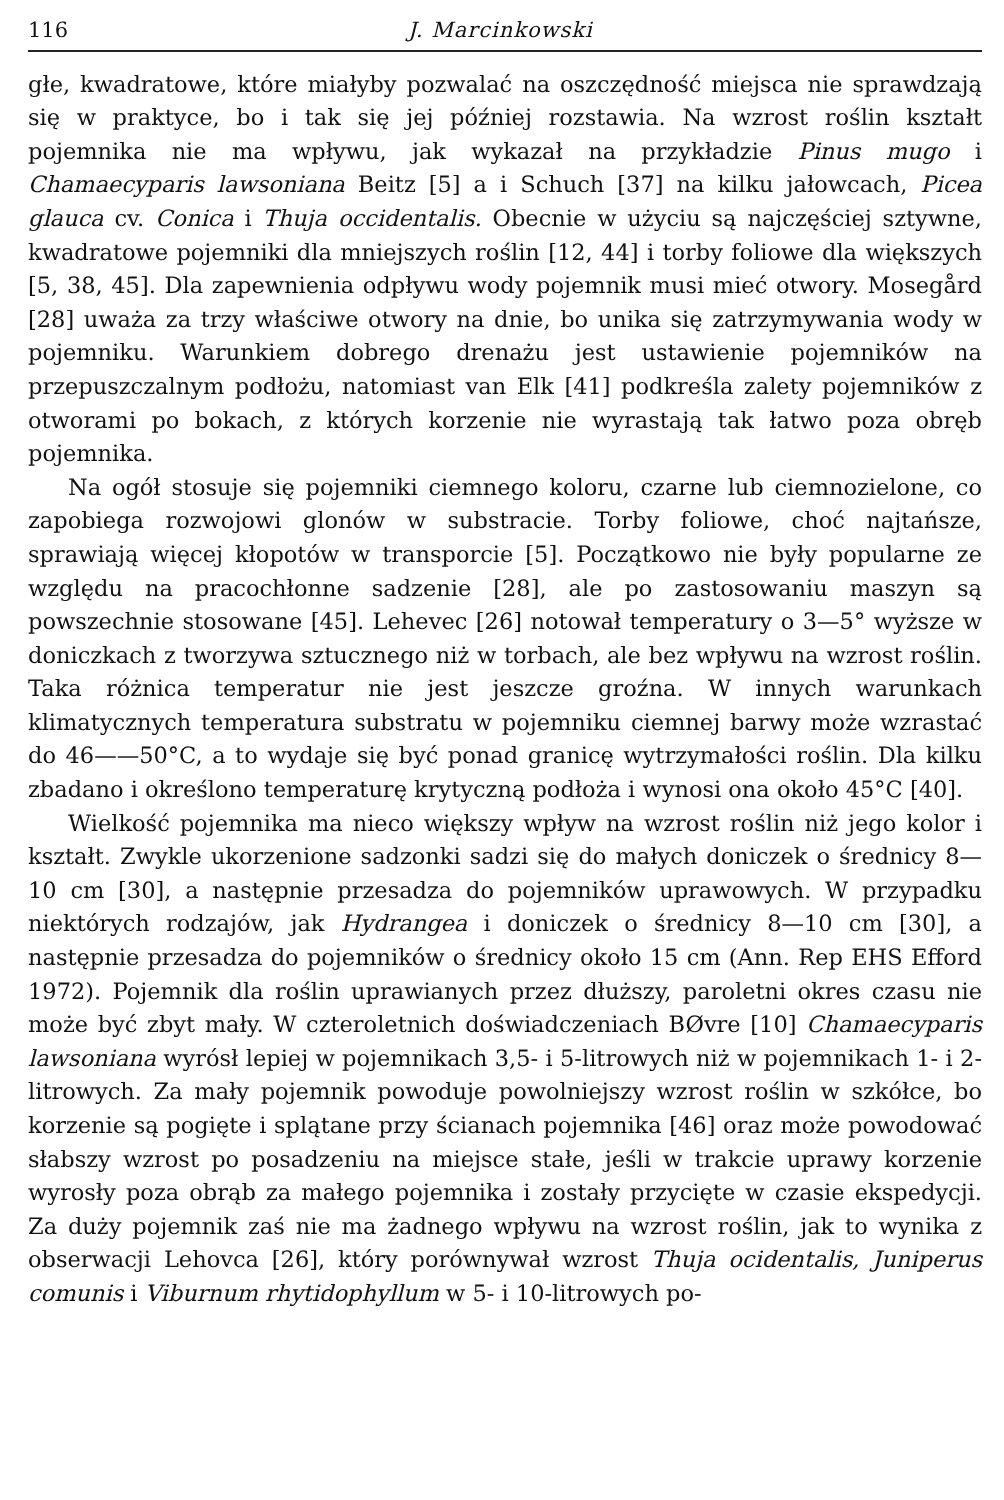116 J. Marcinkowski
głe, kwadratowe, które miałyby pozwalać na oszczędność miejsca nie sprawdzają się w praktyce, bo i tak się jej później rozstawia. Na wzrost roślin kształt pojemnika nie ma wpływu, jak wykazał na przykładzie Pinus mugo i Chamaecyparis lawsoniana Beitz [5] a i Schuch [37] na kilku jałowcach, Picea glauca cv. Conica i Thuja occidentalis. Obecnie w użyciu są najczęściej sztywne, kwadratowe pojemniki dla mniejszych roślin [12, 44] i torby foliowe dla większych [5, 38, 45]. Dla zapewnienia odpływu wody pojemnik musi mieć otwory. Mosegård [28] uważa za trzy właściwe otwory na dnie, bo unika się zatrzymywania wody w pojemniku. Warunkiem dobrego drenażu jest ustawienie pojemników na przepuszczalnym podłożu, natomiast van Elk [41] podkreśla zalety pojemników z otworami po bokach, z których korzenie nie wyrastają tak łatwo poza obręb pojemnika.
Na ogół stosuje się pojemniki ciemnego koloru, czarne lub ciemnozielone, co zapobiega rozwojowi glonów w substracie. Torby foliowe, choć najtańsze, sprawiają więcej kłopotów w transporcie [5]. Początkowo nie były popularne ze względu na pracochłonne sadzenie [28], ale po zastosowaniu maszyn są powszechnie stosowane [45]. Lehevec [26] notował temperatury o 3—5° wyższe w doniczkach z tworzywa sztucznego niż w torbach, ale bez wpływu na wzrost roślin. Taka różnica temperatur nie jest jeszcze groźna. W innych warunkach klimatycznych temperatura substratu w pojemniku ciemnej barwy może wzrastać do 46——50°C, a to wydaje się być ponad granicę wytrzymałości roślin. Dla kilku zbadano i określono temperaturę krytyczną podłoża i wynosi ona około 45°C [40].
Wielkość pojemnika ma nieco większy wpływ na wzrost roślin niż jego kolor i kształt. Zwykle ukorzenione sadzonki sadzi się do małych doniczek o średnicy 8—10 cm [30], a następnie przesadza do pojemników uprawowych. W przypadku niektórych rodzajów, jak Hydrangea i doniczek o średnicy 8—10 cm [30], a następnie przesadza do pojemników o średnicy około 15 cm (Ann. Rep EHS Efford 1972). Pojemnik dla roślin uprawianych przez dłuższy, paroletni okres czasu nie może być zbyt mały. W czteroletnich doświadczeniach BØvre [10] Chamaecyparis lawsoniana wyrósł lepiej w pojemnikach 3,5- i 5-litrowych niż w pojemnikach 1- i 2-litrowych. Za mały pojemnik powoduje powolniejszy wzrost roślin w szkółce, bo korzenie są pogięte i splątane przy ścianach pojemnika [46] oraz może powodować słabszy wzrost po posadzeniu na miejsce stałe, jeśli w trakcie uprawy korzenie wyrosły poza obrąb za małego pojemnika i zostały przycięte w czasie ekspedycji. Za duży pojemnik zaś nie ma żadnego wpływu na wzrost roślin, jak to wynika z obserwacji Lehovca [26], który porównywał wzrost Thuja ocidentalis, Juniperus comunis i Viburnum rhytidophyllum w 5- i 10-litrowych po-